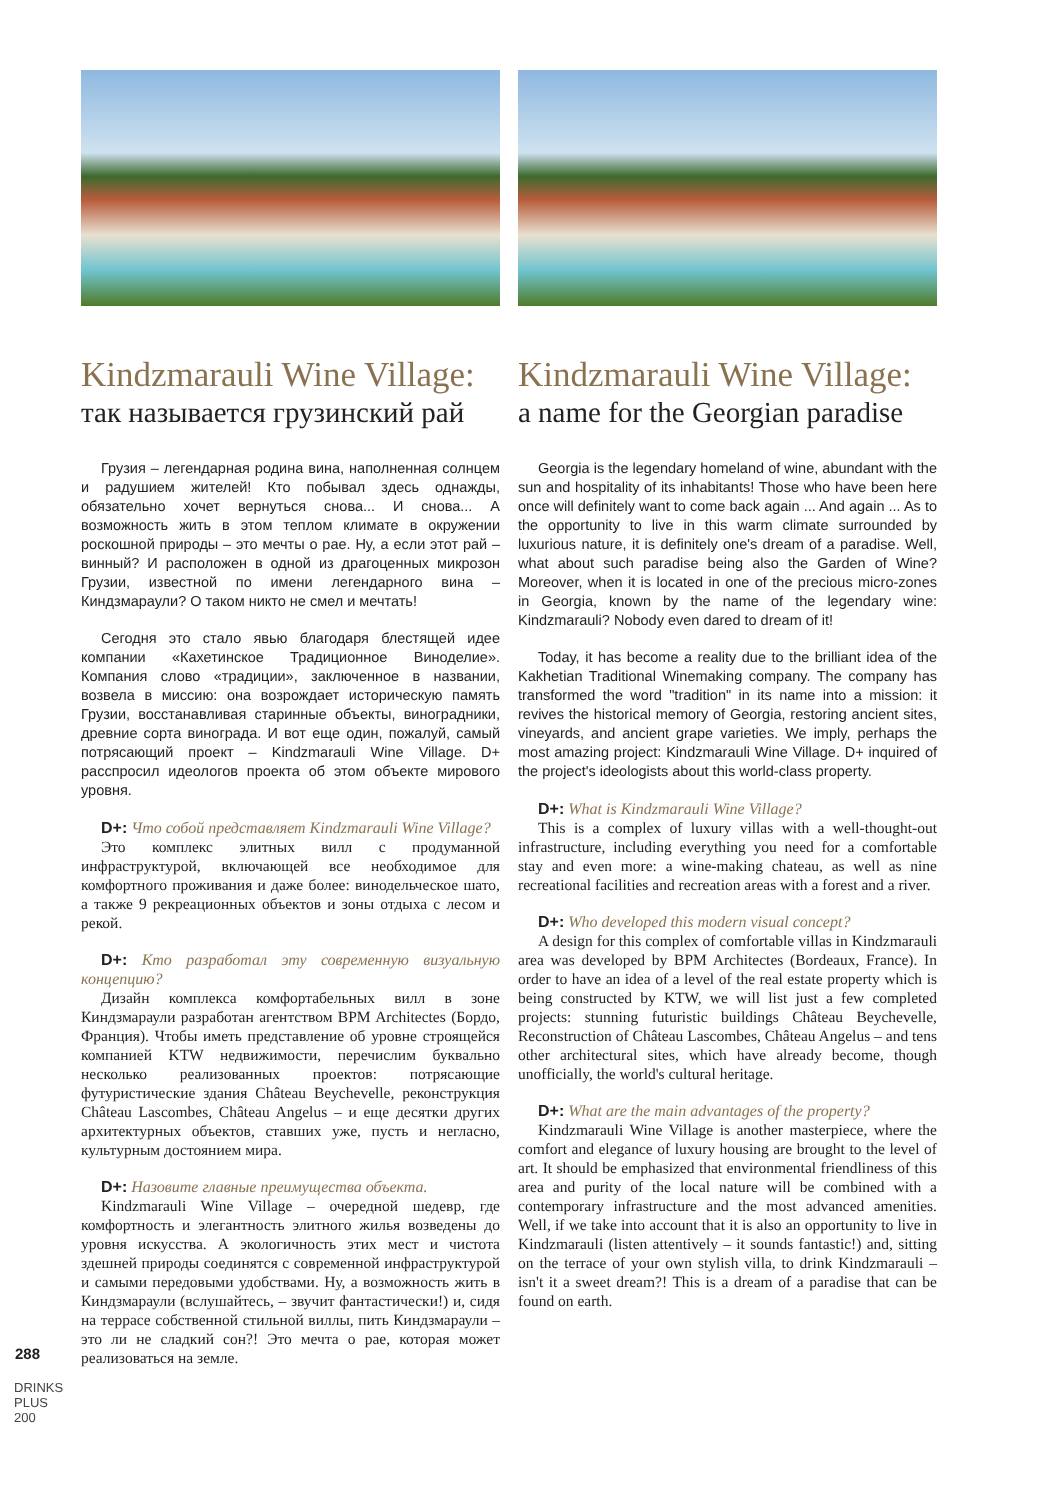Kindzmarauli Wine Village:
так называется грузинский рай
Грузия – легендарная родина вина, наполненная солнцем и радушием жителей! Кто побывал здесь однажды, обязательно хочет вернуться снова... И снова... А возможность жить в этом теплом климате в окружении роскошной природы – это мечты о рае. Ну, а если этот рай – винный? И расположен в одной из драгоценных микрозон Грузии, известной по имени легендарного вина – Киндзмараули? О таком никто не смел и мечтать!
Сегодня это стало явью благодаря блестящей идее компании «Кахетинское Традиционное Виноделие». Компания слово «традиции», заключенное в названии, возвела в миссию: она возрождает историческую память Грузии, восстанавливая старинные объекты, виноградники, древние сорта винограда. И вот еще один, пожалуй, самый потрясающий проект – Kindzmarauli Wine Village. D+ расспросил идеологов проекта об этом объекте мирового уровня.
D+: Что собой представляет Kindzmarauli Wine Village?
Это комплекс элитных вилл с продуманной инфраструктурой, включающей все необходимое для комфортного проживания и даже более: винодельческое шато, а также 9 рекреационных объектов и зоны отдыха с лесом и рекой.
D+: Кто разработал эту современную визуальную концепцию?
Дизайн комплекса комфортабельных вилл в зоне Киндзмараули разработан агентством BPM Architectes (Бордо, Франция). Чтобы иметь представление об уровне строящейся компанией KTW недвижимости, перечислим буквально несколько реализованных проектов: потрясающие футуристические здания Château Beychevelle, реконструкция Château Lascombes, Château Angelus – и еще десятки других архитектурных объектов, ставших уже, пусть и негласно, культурным достоянием мира.
D+: Назовите главные преимущества объекта.
Kindzmarauli Wine Village – очередной шедевр, где комфортность и элегантность элитного жилья возведены до уровня искусства. А экологичность этих мест и чистота здешней природы соединятся с современной инфраструктурой и самыми передовыми удобствами. Ну, а возможность жить в Киндзмараули (вслушайтесь, – звучит фантастически!) и, сидя на террасе собственной стильной виллы, пить Киндзмараули – это ли не сладкий сон?! Это мечта о рае, которая может реализоваться на земле.
Kindzmarauli Wine Village:
a name for the Georgian paradise
Georgia is the legendary homeland of wine, abundant with the sun and hospitality of its inhabitants! Those who have been here once will definitely want to come back again ... And again ... As to the opportunity to live in this warm climate surrounded by luxurious nature, it is definitely one's dream of a paradise. Well, what about such paradise being also the Garden of Wine? Moreover, when it is located in one of the precious micro-zones in Georgia, known by the name of the legendary wine: Kindzmarauli? Nobody even dared to dream of it!
Today, it has become a reality due to the brilliant idea of the Kakhetian Traditional Winemaking company. The company has transformed the word "tradition" in its name into a mission: it revives the historical memory of Georgia, restoring ancient sites, vineyards, and ancient grape varieties. We imply, perhaps the most amazing project: Kindzmarauli Wine Village. D+ inquired of the project's ideologists about this world-class property.
D+: What is Kindzmarauli Wine Village?
This is a complex of luxury villas with a well-thought-out infrastructure, including everything you need for a comfortable stay and even more: a wine-making chateau, as well as nine recreational facilities and recreation areas with a forest and a river.
D+: Who developed this modern visual concept?
A design for this complex of comfortable villas in Kindzmarauli area was developed by BPM Architectes (Bordeaux, France). In order to have an idea of a level of the real estate property which is being constructed by KTW, we will list just a few completed projects: stunning futuristic buildings Château Beychevelle, Reconstruction of Château Lascombes, Château Angelus – and tens other architectural sites, which have already become, though unofficially, the world's cultural heritage.
D+: What are the main advantages of the property?
Kindzmarauli Wine Village is another masterpiece, where the comfort and elegance of luxury housing are brought to the level of art. It should be emphasized that environmental friendliness of this area and purity of the local nature will be combined with a contemporary infrastructure and the most advanced amenities. Well, if we take into account that it is also an opportunity to live in Kindzmarauli (listen attentively – it sounds fantastic!) and, sitting on the terrace of your own stylish villa, to drink Kindzmarauli – isn't it a sweet dream?! This is a dream of a paradise that can be found on earth.
288
DRINKS PLUS 200